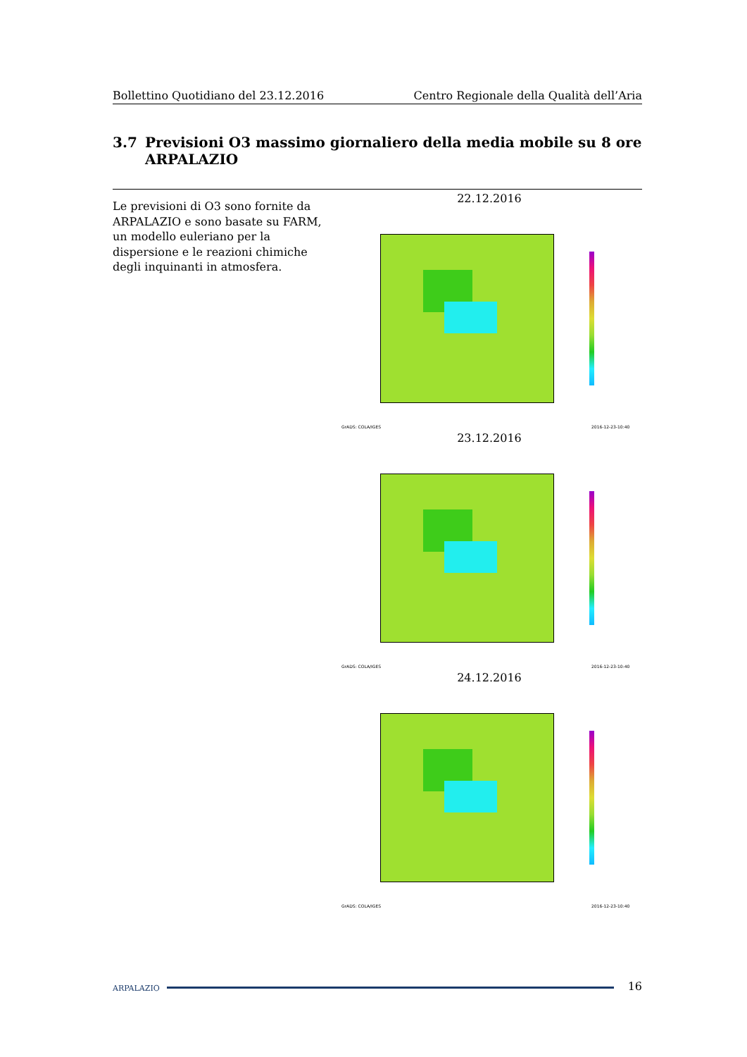Bollettino Quotidiano del 23.12.2016
Centro Regionale della Qualità dell’Aria
3.7 Previsioni O3 massimo giornaliero della media mobile su 8 ore ARPALAZIO
Le previsioni di O3 sono fornite da ARPALAZIO e sono basate su FARM, un modello euleriano per la dispersione e le reazioni chimiche degli inquinanti in atmosfera.
22.12.2016
GrADS: COLA/IGES 2016-12-23-10:40
23.12.2016
GrADS: COLA/IGES 2016-12-23-10:40
24.12.2016
GrADS: COLA/IGES 2016-12-23-10:40
ARPALAZIO
16